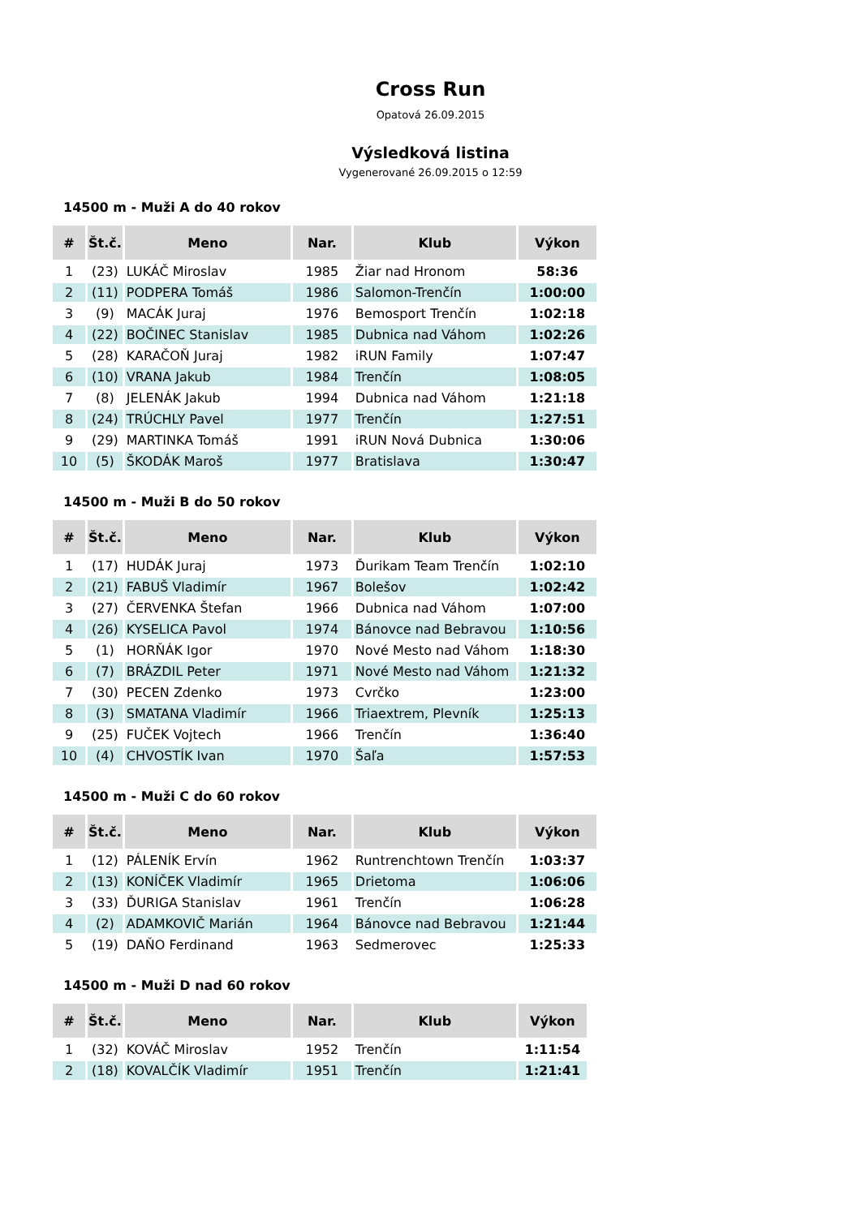Cross Run
Opatová 26.09.2015
Výsledková listina
Vygenerované 26.09.2015 o 12:59
14500 m - Muži A do 40 rokov
| # | Št.č. | Meno | Nar. | Klub | Výkon |
| --- | --- | --- | --- | --- | --- |
| 1 | (23) | LUKÁČ Miroslav | 1985 | Žiar nad Hronom | 58:36 |
| 2 | (11) | PODPERA Tomáš | 1986 | Salomon-Trenčín | 1:00:00 |
| 3 | (9) | MACÁK Juraj | 1976 | Bemosport Trenčín | 1:02:18 |
| 4 | (22) | BOČINEC Stanislav | 1985 | Dubnica nad Váhom | 1:02:26 |
| 5 | (28) | KARAČOŇ Juraj | 1982 | iRUN Family | 1:07:47 |
| 6 | (10) | VRANA Jakub | 1984 | Trenčín | 1:08:05 |
| 7 | (8) | JELENÁK Jakub | 1994 | Dubnica nad Váhom | 1:21:18 |
| 8 | (24) | TRÚCHLY Pavel | 1977 | Trenčín | 1:27:51 |
| 9 | (29) | MARTINKA Tomáš | 1991 | iRUN Nová Dubnica | 1:30:06 |
| 10 | (5) | ŠKODÁK Maroš | 1977 | Bratislava | 1:30:47 |
14500 m - Muži B do 50 rokov
| # | Št.č. | Meno | Nar. | Klub | Výkon |
| --- | --- | --- | --- | --- | --- |
| 1 | (17) | HUDÁK Juraj | 1973 | Ďurikam Team Trenčín | 1:02:10 |
| 2 | (21) | FABUŠ Vladimír | 1967 | Bolešov | 1:02:42 |
| 3 | (27) | ČERVENKA Štefan | 1966 | Dubnica nad Váhom | 1:07:00 |
| 4 | (26) | KYSELICA Pavol | 1974 | Bánovce nad Bebravou | 1:10:56 |
| 5 | (1) | HORŇÁK Igor | 1970 | Nové Mesto nad Váhom | 1:18:30 |
| 6 | (7) | BRÁZDIL Peter | 1971 | Nové Mesto nad Váhom | 1:21:32 |
| 7 | (30) | PECEN Zdenko | 1973 | Cvrčko | 1:23:00 |
| 8 | (3) | SMATANA Vladimír | 1966 | Triaextrem, Plevník | 1:25:13 |
| 9 | (25) | FUČEK Vojtech | 1966 | Trenčín | 1:36:40 |
| 10 | (4) | CHVOSTÍK Ivan | 1970 | Šaľa | 1:57:53 |
14500 m - Muži C do 60 rokov
| # | Št.č. | Meno | Nar. | Klub | Výkon |
| --- | --- | --- | --- | --- | --- |
| 1 | (12) | PÁLENÍK Ervín | 1962 | Runtrenchtown Trenčín | 1:03:37 |
| 2 | (13) | KONÍČEK Vladimír | 1965 | Drietoma | 1:06:06 |
| 3 | (33) | ĎURIGA Stanislav | 1961 | Trenčín | 1:06:28 |
| 4 | (2) | ADAMKOVIČ Marián | 1964 | Bánovce nad Bebravou | 1:21:44 |
| 5 | (19) | DAŇO Ferdinand | 1963 | Sedmerovec | 1:25:33 |
14500 m - Muži D nad 60 rokov
| # | Št.č. | Meno | Nar. | Klub | Výkon |
| --- | --- | --- | --- | --- | --- |
| 1 | (32) | KOVÁČ Miroslav | 1952 | Trenčín | 1:11:54 |
| 2 | (18) | KOVALČÍK Vladimír | 1951 | Trenčín | 1:21:41 |